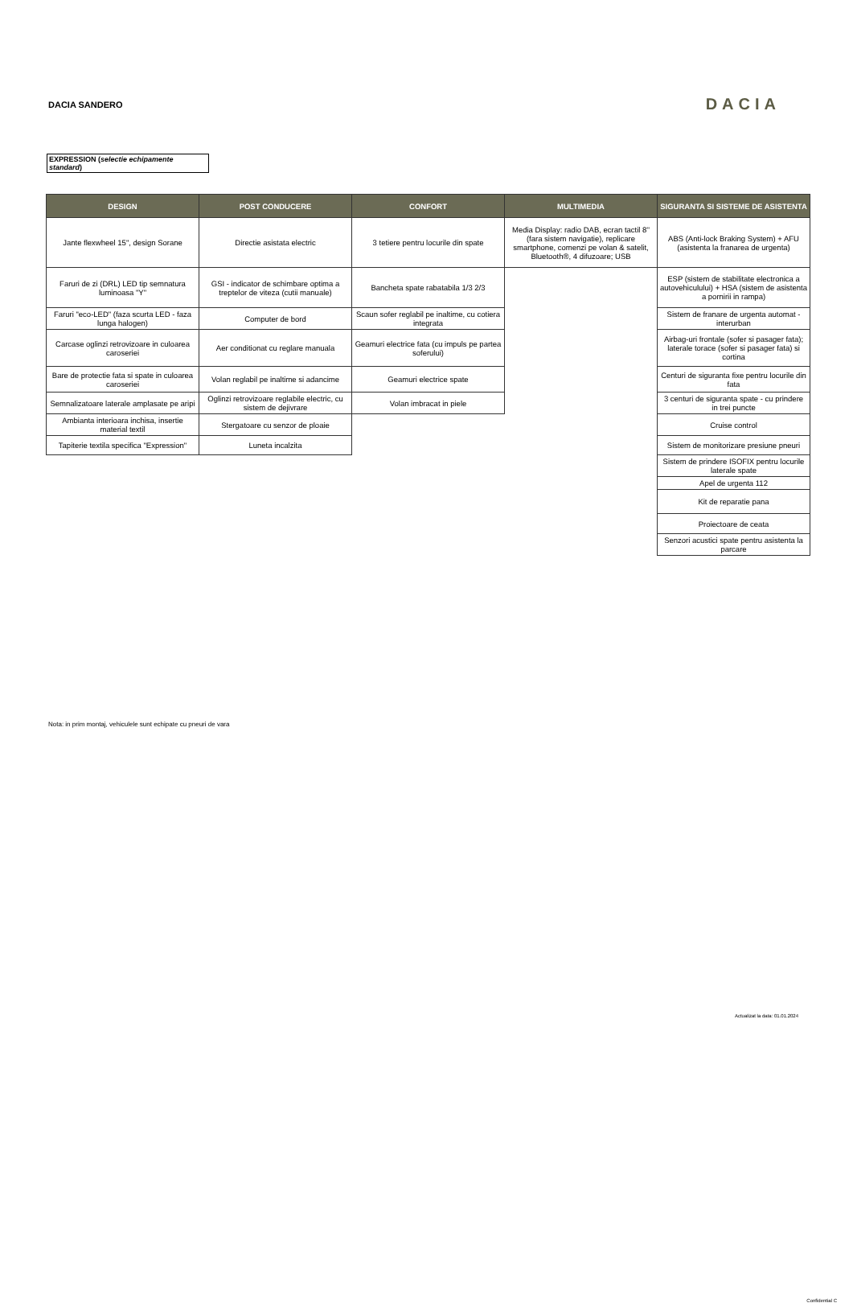DACIA SANDERO
DACIA
EXPRESSION (selectie echipamente standard)
| DESIGN | POST CONDUCERE | CONFORT | MULTIMEDIA | SIGURANTA SI SISTEME DE ASISTENTA |
| --- | --- | --- | --- | --- |
| Jante flexwheel 15", design Sorane | Directie asistata electric | 3 tetiere pentru locurile din spate | Media Display: radio DAB, ecran tactil 8'' (fara sistem navigatie), replicare smartphone, comenzi pe volan & satelit, Bluetooth®, 4 difuzoare; USB | ABS (Anti-lock Braking System) + AFU (asistenta la franarea de urgenta) |
| Faruri de zi (DRL) LED tip semnatura luminoasa "Y" | GSI - indicator de schimbare optima a treptelor de viteza (cutii manuale) | Bancheta spate rabatabila 1/3 2/3 | | ESP (sistem de stabilitate electronica a autovehiculului) + HSA (sistem de asistenta a pornirii in rampa) |
| Faruri "eco-LED" (faza scurta LED - faza lunga halogen) | Computer de bord | Scaun sofer reglabil pe inaltime, cu cotiera integrata | | Sistem de franare de urgenta automat - interurban |
| Carcase oglinzi retrovizoare in culoarea caroseriei | Aer conditionat cu reglare manuala | Geamuri electrice fata (cu impuls pe partea soferului) | | Airbag-uri frontale (sofer si pasager fata); laterale torace (sofer si pasager fata) si cortina |
| Bare de protectie fata si spate in culoarea caroseriei | Volan reglabil pe inaltime si adancime | Geamuri electrice spate | | Centuri de siguranta fixe pentru locurile din fata |
| Semnalizatoare laterale amplasate pe aripi | Oglinzi retrovizoare reglabile electric, cu sistem de dejivrare | Volan imbracat in piele | | 3 centuri de siguranta spate - cu prindere in trei puncte |
| Ambianta interioara inchisa, insertie material textil | Stergatoare cu senzor de ploaie | | | Cruise control |
| Tapiterie textila specifica "Expression" | Luneta incalzita | | | Sistem de monitorizare presiune pneuri |
| | | | | Sistem de prindere ISOFIX pentru locurile laterale spate |
| | | | | Apel de urgenta 112 |
| | | | | Kit de reparatie pana |
| | | | | Proiectoare de ceata |
| | | | | Senzori acustici spate pentru asistenta la parcare |
Nota: in prim montaj, vehiculele sunt echipate cu pneuri de vara
Actualizat la data: 01.01.2024
Confidential C